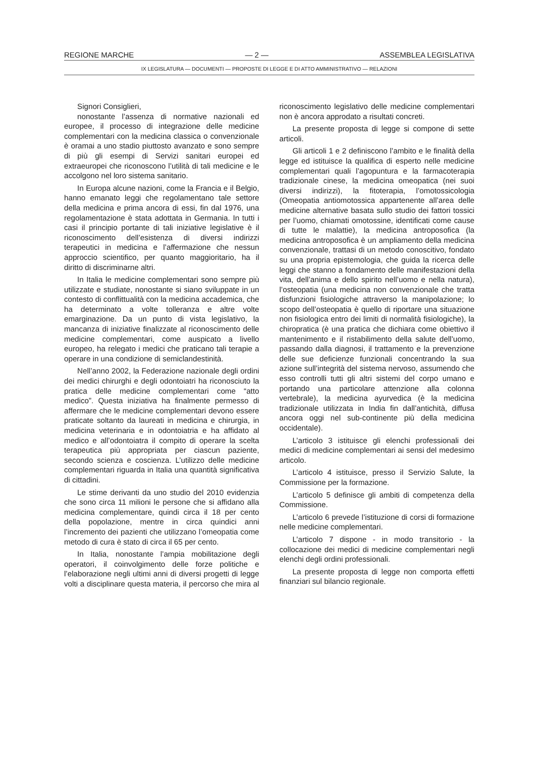REGIONE MARCHE — 2 — ASSEMBLEA LEGISLATIVA
IX LEGISLATURA — DOCUMENTI — PROPOSTE DI LEGGE E DI ATTO AMMINISTRATIVO — RELAZIONI
Signori Consiglieri,
nonostante l’assenza di normative nazionali ed europee, il processo di integrazione delle medicine complementari con la medicina classica o convenzionale è oramai a uno stadio piuttosto avanzato e sono sempre di più gli esempi di Servizi sanitari europei ed extraeuropei che riconoscono l’utilità di tali medicine e le accolgono nel loro sistema sanitario.
In Europa alcune nazioni, come la Francia e il Belgio, hanno emanato leggi che regolamentano tale settore della medicina e prima ancora di essi, fin dal 1976, una regolamentazione è stata adottata in Germania. In tutti i casi il principio portante di tali iniziative legislative è il riconoscimento dell’esistenza di diversi indirizzi terapeutici in medicina e l’affermazione che nessun approccio scientifico, per quanto maggioritario, ha il diritto di discriminarne altri.
In Italia le medicine complementari sono sempre più utilizzate e studiate, nonostante si siano sviluppate in un contesto di conflittualità con la medicina accademica, che ha determinato a volte tolleranza e altre volte emarginazione. Da un punto di vista legislativo, la mancanza di iniziative finalizzate al riconoscimento delle medicine complementari, come auspicato a livello europeo, ha relegato i medici che praticano tali terapie a operare in una condizione di semiclandestinità.
Nell’anno 2002, la Federazione nazionale degli ordini dei medici chirurghi e degli odontoiatri ha riconosciuto la pratica delle medicine complementari come “atto medico”. Questa iniziativa ha finalmente permesso di affermare che le medicine complementari devono essere praticate soltanto da laureati in medicina e chirurgia, in medicina veterinaria e in odontoiatria e ha affidato al medico e all’odontoiatra il compito di operare la scelta terapeutica più appropriata per ciascun paziente, secondo scienza e coscienza. L’utilizzo delle medicine complementari riguarda in Italia una quantità significativa di cittadini.
Le stime derivanti da uno studio del 2010 evidenzia che sono circa 11 milioni le persone che si affidano alla medicina complementare, quindi circa il 18 per cento della popolazione, mentre in circa quindici anni l’incremento dei pazienti che utilizzano l’omeopatia come metodo di cura è stato di circa il 65 per cento.
In Italia, nonostante l’ampia mobilitazione degli operatori, il coinvolgimento delle forze politiche e l’elaborazione negli ultimi anni di diversi progetti di legge volti a disciplinare questa materia, il percorso che mira al riconoscimento legislativo delle medicine complementari non è ancora approdato a risultati concreti.
La presente proposta di legge si compone di sette articoli.
Gli articoli 1 e 2 definiscono l’ambito e le finalità della legge ed istituisce la qualifica di esperto nelle medicine complementari quali l’agopuntura e la farmacoterapia tradizionale cinese, la medicina omeopatica (nei suoi diversi indirizzi), la fitoterapia, l’omotossicologia (Omeopatia antiomotossica appartenente all’area delle medicine alternative basata sullo studio dei fattori tossici per l’uomo, chiamati omotossine, identificati come cause di tutte le malattie), la medicina antroposofica (la medicina antroposofica è un ampliamento della medicina convenzionale, trattasi di un metodo conoscitivo, fondato su una propria epistemologia, che guida la ricerca delle leggi che stanno a fondamento delle manifestazioni della vita, dell’anima e dello spirito nell’uomo e nella natura), l’osteopatia (una medicina non convenzionale che tratta disfunzioni fisiologiche attraverso la manipolazione; lo scopo dell’osteopatia è quello di riportare una situazione non fisiologica entro dei limiti di normalità fisiologiche), la chiropratica (è una pratica che dichiara come obiettivo il mantenimento e il ristabilimento della salute dell’uomo, passando dalla diagnosi, il trattamento e la prevenzione delle sue deficienze funzionali concentrando la sua azione sull’integrità del sistema nervoso, assumendo che esso controlli tutti gli altri sistemi del corpo umano e portando una particolare attenzione alla colonna vertebrale), la medicina ayurvedica (è la medicina tradizionale utilizzata in India fin dall’antichità, diffusa ancora oggi nel sub-continente più della medicina occidentale).
L’articolo 3 istituisce gli elenchi professionali dei medici di medicine complementari ai sensi del medesimo articolo.
L’articolo 4 istituisce, presso il Servizio Salute, la Commissione per la formazione.
L’articolo 5 definisce gli ambiti di competenza della Commissione.
L’articolo 6 prevede l’istituzione di corsi di formazione nelle medicine complementari.
L’articolo 7 dispone - in modo transitorio - la collocazione dei medici di medicine complementari negli elenchi degli ordini professionali.
La presente proposta di legge non comporta effetti finanziari sul bilancio regionale.